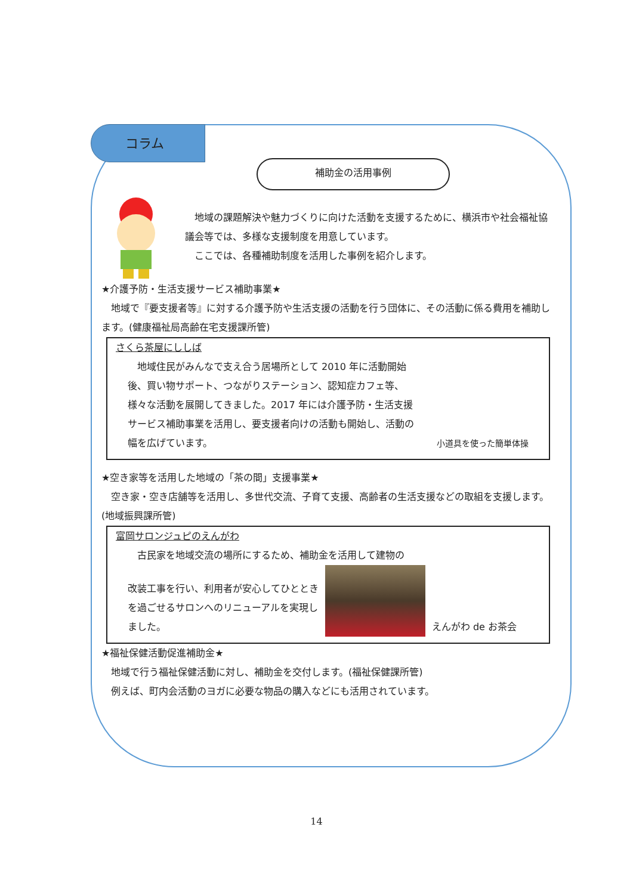コラム
補助金の活用事例
　地域の課題解決や魅力づくりに向けた活動を支援するために、横浜市や社会福祉協議会等では、多様な支援制度を用意しています。
　ここでは、各種補助制度を活用した事例を紹介します。
★介護予防・生活支援サービス補助事業★
　地域で『要支援者等』に対する介護予防や生活支援の活動を行う団体に、その活動に係る費用を補助します。(健康福祉局高齢在宅支援課所管)
さくら茶屋にししば
　地域住民がみんなで支え合う居場所として 2010 年に活動開始後、買い物サポート、つながりステーション、認知症カフェ等、様々な活動を展開してきました。2017 年には介護予防・生活支援サービス補助事業を活用し、要支援者向けの活動も開始し、活動の幅を広げています。
小道具を使った簡単体操
★空き家等を活用した地域の「茶の間」支援事業★
　空き家・空き店舗等を活用し、多世代交流、子育て支援、高齢者の生活支援などの取組を支援します。(地域振興課所管)
富岡サロンジュピのえんがわ
　古民家を地域交流の場所にするため、補助金を活用して建物の
改装工事を行い、利用者が安心してひとときを過ごせるサロンへのリニューアルを実現しました。
えんがわ de お茶会
★福祉保健活動促進補助金★
　地域で行う福祉保健活動に対し、補助金を交付します。(福祉保健課所管)
　例えば、町内会活動のヨガに必要な物品の購入などにも活用されています。
14